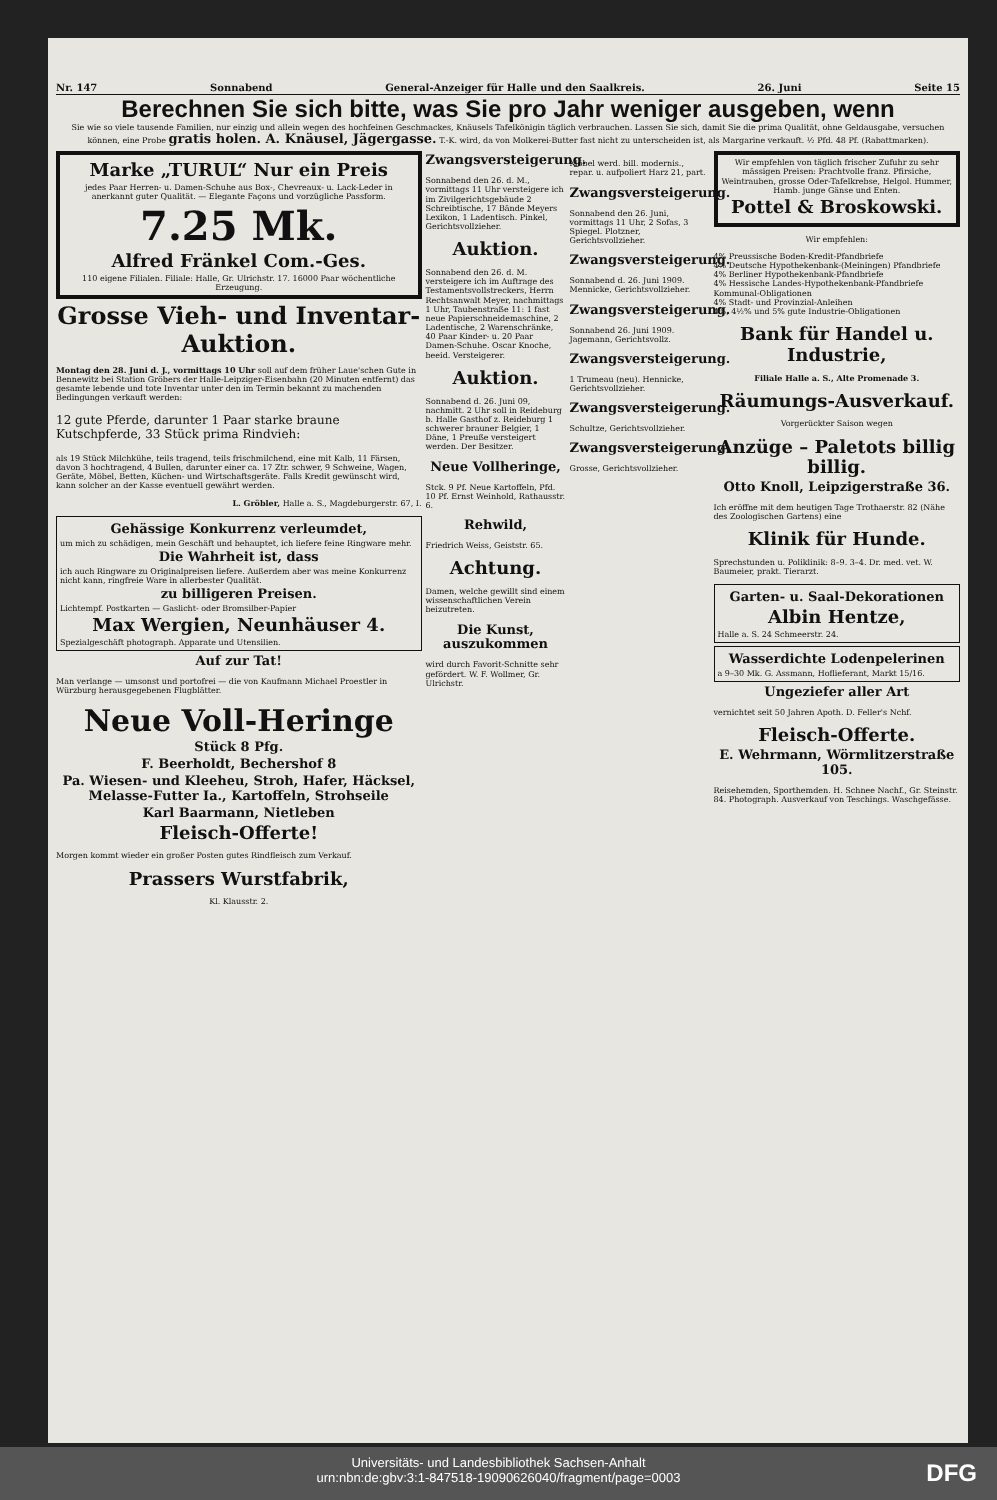Nr. 147 Sonnabend General-Anzeiger für Halle und den Saalkreis. 26. Juni Seite 15
Berechnen Sie sich bitte, was Sie pro Jahr weniger ausgeben, wenn
Sie wie so viele tausende Familien, nur einzig und allein wegen des hochfeinen Geschmackes, Knäusels Tafelkönigin täglich verbrauchen. Lassen Sie sich, damit Sie die prima Qualität, ohne Geldausgabe, versuchen können, eine Probe gratis holen. A. Knäusel, Jägergasse. T.-K. wird, da von Molkerei-Butter fast nicht zu unterscheiden ist, als Margarine verkauft. ½ Pfd. 48 Pf. (Rabattmarken).
Marke „TURUL“ Nur ein Preis
jedes Paar Herren- u. Damen-Schuhe aus Box-, Chevreaux- u. Lack-Leder in anerkannt guter Qualität. — Elegante Façons und vorzügliche Passform.
7.25 Mk.
Alfred Fränkel Com.-Ges.
110 eigene Filialen. Filiale: Halle, Gr. Ulrichstr. 17. 16000 Paar wöchentliche Erzeugung.
Grosse Vieh- und Inventar-Auktion.
Montag den 28. Juni d. J., vormittags 10 Uhr soll auf dem früher Laue'schen Gute in Bennewitz bei Station Gröbers der Halle-Leipziger-Eisenbahn (20 Minuten entfernt) das gesamte lebende und tote Inventar unter den im Termin bekannt zu machenden Bedingungen verkauft werden:
12 gute Pferde, darunter 1 Paar starke braune Kutschpferde, 33 Stück prima Rindvieh:
als 19 Stück Milchkühe, teils tragend, teils frischmilchend, eine mit Kalb, 11 Färsen, davon 3 hochtragend, 4 Bullen, darunter einer ca. 17 Ztr. schwer, 9 Schweine, Wagen, Geräte, Möbel, Betten, Küchen- und Wirtschaftsgeräte. Falls Kredit gewünscht wird, kann solcher an der Kasse eventuell gewährt werden.
L. Gröbler, Halle a. S., Magdeburgerstr. 67, I.
Gehässige Konkurrenz verleumdet,
um mich zu schädigen, mein Geschäft und behauptet, ich liefere feine Ringware mehr.
Die Wahrheit ist, dass
ich auch Ringware zu Originalpreisen liefere. Außerdem aber was meine Konkurrenz nicht kann, ringfreie Ware in allerbester Qualität.
zu billigeren Preisen.
Lichtempf. Postkarten — Gaslicht- oder Bromsilber-Papier
Max Wergien, Neunhäuser 4.
Spezialgeschäft photograph. Apparate und Utensilien.
Auf zur Tat!
Man verlange — umsonst und portofrei — die von Kaufmann Michael Proestler in Würzburg herausgegebenen Flugblätter.
Neue Voll-Heringe
Stück 8 Pfg.
F. Beerholdt, Bechershof 8
Pa. Wiesen- und Kleeheu, Stroh, Hafer, Häcksel, Melasse-Futter Ia., Kartoffeln, Strohseile
Karl Baarmann, Nietleben
Fleisch-Offerte!
Morgen kommt wieder ein großer Posten gutes Rindfleisch zum Verkauf.
Prassers Wurstfabrik,
Kl. Klausstr. 2.
Zwangsversteigerung.
Sonnabend den 26. d. M., vormittags 11 Uhr versteigere ich im Zivilgerichtsgebäude 2 Schreibtische, 17 Bände Meyers Lexikon, 1 Ladentisch. Pinkel, Gerichtsvollzieher.
Auktion.
Sonnabend den 26. d. M. versteigere ich im Auftrage des Testamentsvollstreckers, Herrn Rechtsanwalt Meyer, nachmittags 1 Uhr, Taubenstraße 11: 1 fast neue Papierschneidemaschine, 2 Ladentische, 2 Warenschränke, 40 Paar Kinder- u. 20 Paar Damen-Schuhe. Oscar Knoche, beeid. Versteigerer.
Auktion.
Sonnabend d. 26. Juni 09, nachmitt. 2 Uhr soll in Reideburg b. Halle Gasthof z. Reideburg 1 schwerer brauner Belgier, 1 Däne, 1 Preuße versteigert werden. Der Besitzer.
Neue Vollheringe,
Stck. 9 Pf. Neue Kartoffeln, Pfd. 10 Pf. Ernst Weinhold, Rathausstr. 6.
Rehwild,
Friedrich Weiss, Geiststr. 65.
Achtung.
Damen, welche gewillt sind einem wissenschaftlichen Verein beizutreten.
Die Kunst, auszukommen
wird durch Favorit-Schnitte sehr gefördert. W. F. Wollmer, Gr. Ulrichstr.
Möbel werd. bill. modernis., repar. u. aufpoliert Harz 21, part.
Zwangsversteigerung.
Sonnabend den 26. Juni, vormittags 11 Uhr, 2 Sofas, 3 Spiegel. Plotzner, Gerichtsvollzieher.
Zwangsversteigerung.
Sonnabend d. 26. Juni 1909. Mennicke, Gerichtsvollzieher.
Zwangsversteigerung.
Sonnabend 26. Juni 1909. Jagemann, Gerichtsvollz.
Zwangsversteigerung.
1 Trumeau (neu). Hennicke, Gerichtsvollzieher.
Zwangsversteigerung.
Schultze, Gerichtsvollzieher.
Zwangsversteigerung.
Grosse, Gerichtsvollzieher.
Wir empfehlen von täglich frischer Zufuhr zu sehr mässigen Preisen: Prachtvolle franz. Pfirsiche, Weintrauben, grosse Oder-Tafelkrebse, Helgol. Hummer, Hamb. junge Gänse und Enten.
Pottel & Broskowski.
Wir empfehlen:
4% Preussische Boden-Kredit-Pfandbriefe
4% Deutsche Hypothekenbank-(Meiningen) Pfandbriefe
4% Berliner Hypothekenbank-Pfandbriefe
4% Hessische Landes-Hypothekenbank-Pfandbriefe
Kommunal-Obligationen
4% Stadt- und Provinzial-Anleihen
4%, 4½% und 5% gute Industrie-Obligationen
Bank für Handel u. Industrie,
Filiale Halle a. S., Alte Promenade 3.
Räumungs-Ausverkauf.
Vorgerückter Saison wegen
Anzüge – Paletots billig billig.
Otto Knoll, Leipzigerstraße 36.
Ich eröffne mit dem heutigen Tage Trothaerstr. 82 (Nähe des Zoologischen Gartens) eine
Klinik für Hunde.
Sprechstunden u. Poliklinik: 8–9. 3–4. Dr. med. vet. W. Baumeier, prakt. Tierarzt.
Garten- u. Saal-Dekorationen
Albin Hentze,
Halle a. S. 24 Schmeerstr. 24.
Wasserdichte Lodenpelerinen
a 9–30 Mk. G. Assmann, Hoflieferant, Markt 15/16.
Ungeziefer aller Art
vernichtet seit 50 Jahren Apoth. D. Feller's Nchf.
Fleisch-Offerte.
E. Wehrmann, Wörmlitzerstraße 105.
Reisehemden, Sporthemden. H. Schnee Nachf., Gr. Steinstr. 84. Photograph. Ausverkauf von Teschings. Waschgefässe.
Universitäts- und Landesbibliothek Sachsen-Anhalt
urn:nbn:de:gbv:3:1-847518-19090626040/fragment/page=0003
DFG